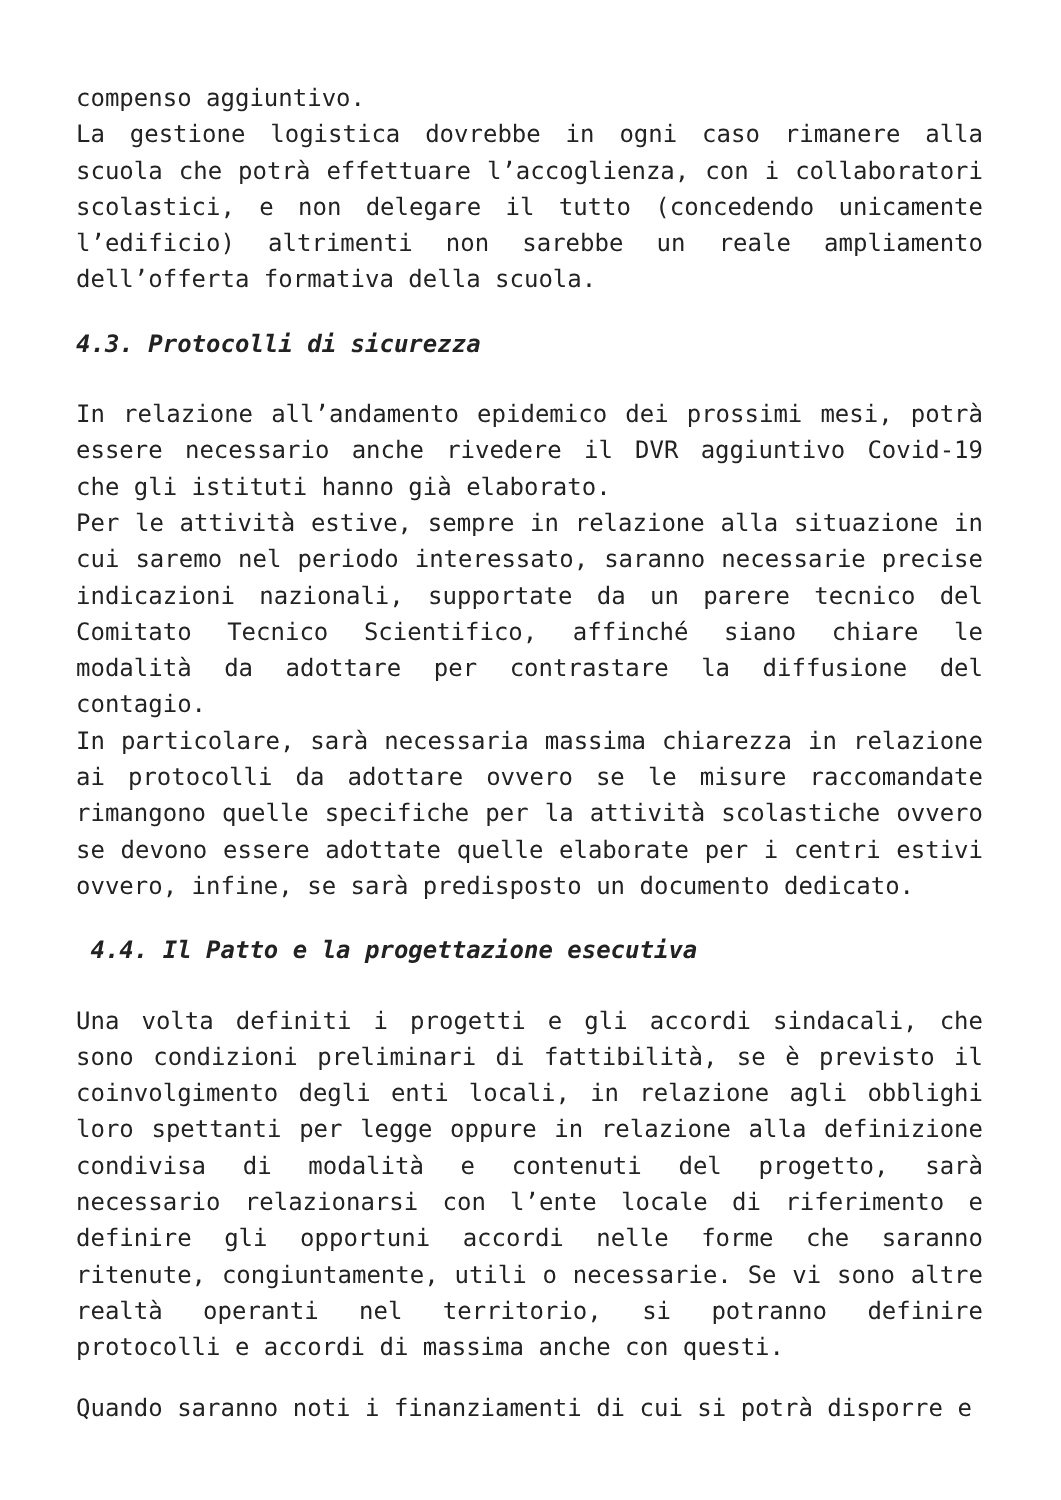compenso aggiuntivo.
La gestione logistica dovrebbe in ogni caso rimanere alla scuola che potrà effettuare l’accoglienza, con i collaboratori scolastici, e non delegare il tutto (concedendo unicamente l’edificio) altrimenti non sarebbe un reale ampliamento dell’offerta formativa della scuola.
4.3. Protocolli di sicurezza
In relazione all’andamento epidemico dei prossimi mesi, potrà essere necessario anche rivedere il DVR aggiuntivo Covid-19 che gli istituti hanno già elaborato.
Per le attività estive, sempre in relazione alla situazione in cui saremo nel periodo interessato, saranno necessarie precise indicazioni nazionali, supportate da un parere tecnico del Comitato Tecnico Scientifico, affinché siano chiare le modalità da adottare per contrastare la diffusione del contagio.
In particolare, sarà necessaria massima chiarezza in relazione ai protocolli da adottare ovvero se le misure raccomandate rimangono quelle specifiche per la attività scolastiche ovvero se devono essere adottate quelle elaborate per i centri estivi ovvero, infine, se sarà predisposto un documento dedicato.
4.4. Il Patto e la progettazione esecutiva
Una volta definiti i progetti e gli accordi sindacali, che sono condizioni preliminari di fattibilità, se è previsto il coinvolgimento degli enti locali, in relazione agli obblighi loro spettanti per legge oppure in relazione alla definizione condivisa di modalità e contenuti del progetto, sarà necessario relazionarsi con l’ente locale di riferimento e definire gli opportuni accordi nelle forme che saranno ritenute, congiuntamente, utili o necessarie. Se vi sono altre realtà operanti nel territorio, si potranno definire protocolli e accordi di massima anche con questi.
Quando saranno noti i finanziamenti di cui si potrà disporre e